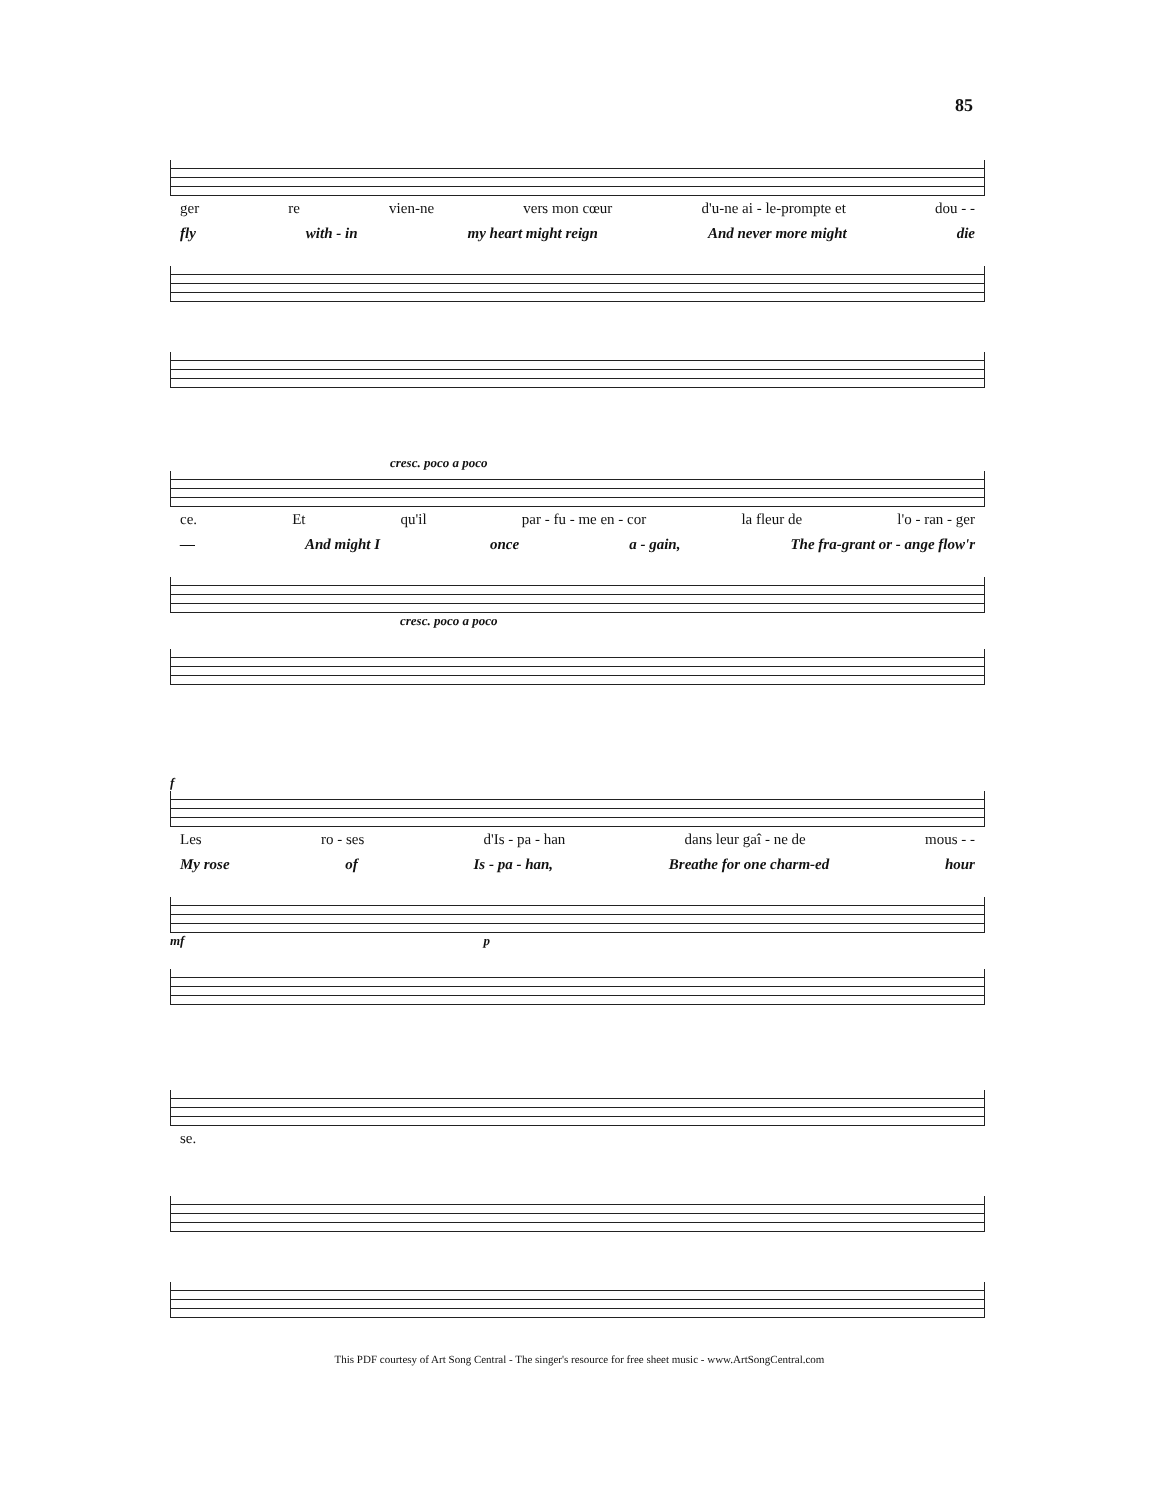85
ger re vien-ne vers mon cœur d'u-ne ai - le-prompte et dou - -
fly with - in my heart might reign And never more might die
cresc. poco a poco
ce. Et qu'il par - fu - me en - cor la fleur de l'o - ran - ger
— And might I once a - gain, The fra-grant or - ange flow'r
cresc. poco a poco
f
Les ro - ses d'Is - pa - han dans leur gaî - ne de mous - -
My rose of Is - pa - han, Breathe for one charm-ed hour
mf p
se.
This PDF courtesy of Art Song Central - The singer's resource for free sheet music - www.ArtSongCentral.com